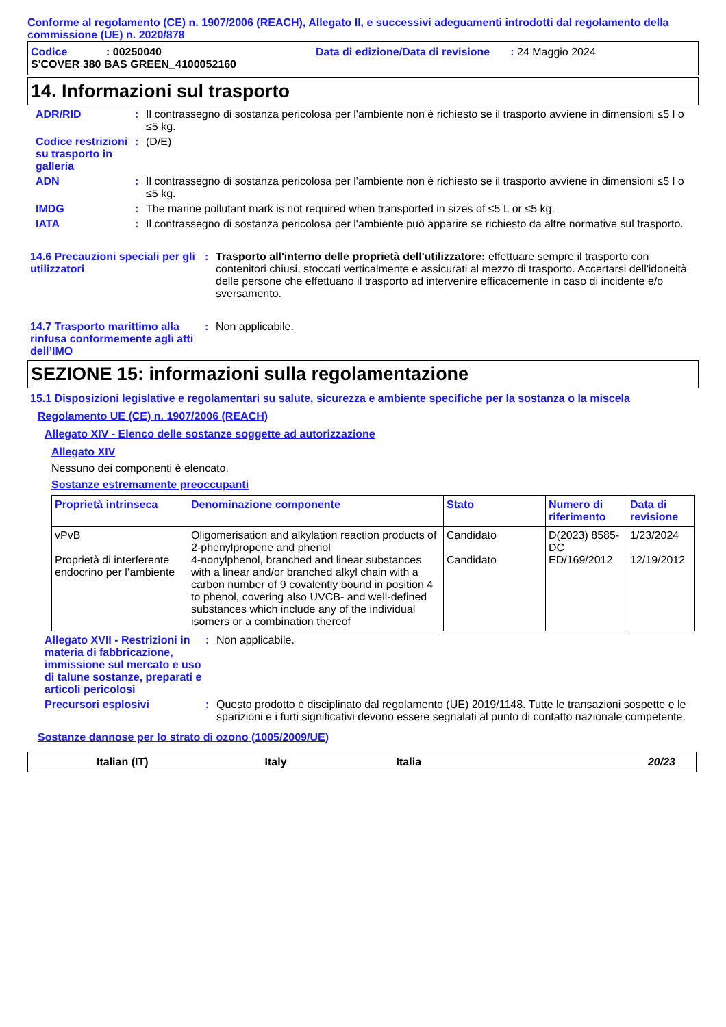Conforme al regolamento (CE) n. 1907/2006 (REACH), Allegato II, e successivi adeguamenti introdotti dal regolamento della commissione (UE) n. 2020/878
Codice: 00250040 Data di edizione/Data di revisione: 24 Maggio 2024
S'COVER 380 BAS GREEN_4100052160
14. Informazioni sul trasporto
ADR/RID : Il contrassegno di sostanza pericolosa per l'ambiente non è richiesto se il trasporto avviene in dimensioni ≤5 l o ≤5 kg.
Codice restrizioni su trasporto in galleria
: (D/E)
ADN : Il contrassegno di sostanza pericolosa per l'ambiente non è richiesto se il trasporto avviene in dimensioni ≤5 l o ≤5 kg.
IMDG : The marine pollutant mark is not required when transported in sizes of ≤5 L or ≤5 kg.
IATA : Il contrassegno di sostanza pericolosa per l'ambiente può apparire se richiesto da altre normative sul trasporto.
14.6 Precauzioni speciali per gli utilizzatori
: Trasporto all'interno delle proprietà dell'utilizzatore: effettuare sempre il trasporto con contenitori chiusi, stoccati verticalmente e assicurati al mezzo di trasporto. Accertarsi dell'idoneità delle persone che effettuano il trasporto ad intervenire efficacemente in caso di incidente e/o sversamento.
14.7 Trasporto marittimo alla rinfusa conformemente agli atti dell’IMO
: Non applicabile.
SEZIONE 15: informazioni sulla regolamentazione
15.1 Disposizioni legislative e regolamentari su salute, sicurezza e ambiente specifiche per la sostanza o la miscela
Regolamento UE (CE) n. 1907/2006 (REACH)
Allegato XIV - Elenco delle sostanze soggette ad autorizzazione
Allegato XIV
Nessuno dei componenti è elencato.
Sostanze estremamente preoccupanti
| Proprietà intrinseca | Denominazione componente | Stato | Numero di riferimento | Data di revisione |
| --- | --- | --- | --- | --- |
| vPvB Proprietà di interferente endocrino per l’ambiente | Oligomerisation and alkylation reaction products of 2-phenylpropene and phenol 4-nonylphenol, branched and linear substances with a linear and/or branched alkyl chain with a carbon number of 9 covalently bound in position 4 to phenol, covering also UVCB- and well-defined substances which include any of the individual isomers or a combination thereof | Candidato Candidato | D(2023) 8585-DC ED/169/2012 | 1/23/2024 12/19/2012 |
Allegato XVII - Restrizioni in materia di fabbricazione, immissione sul mercato e uso di talune sostanze, preparati e articoli pericolosi
: Non applicabile.
Precursori esplosivi : Questo prodotto è disciplinato dal regolamento (UE) 2019/1148. Tutte le transazioni sospette e le sparizioni e i furti significativi devono essere segnalati al punto di contatto nazionale competente.
Sostanze dannose per lo strato di ozono (1005/2009/UE)
Italian (IT) Italy Italia 20/23